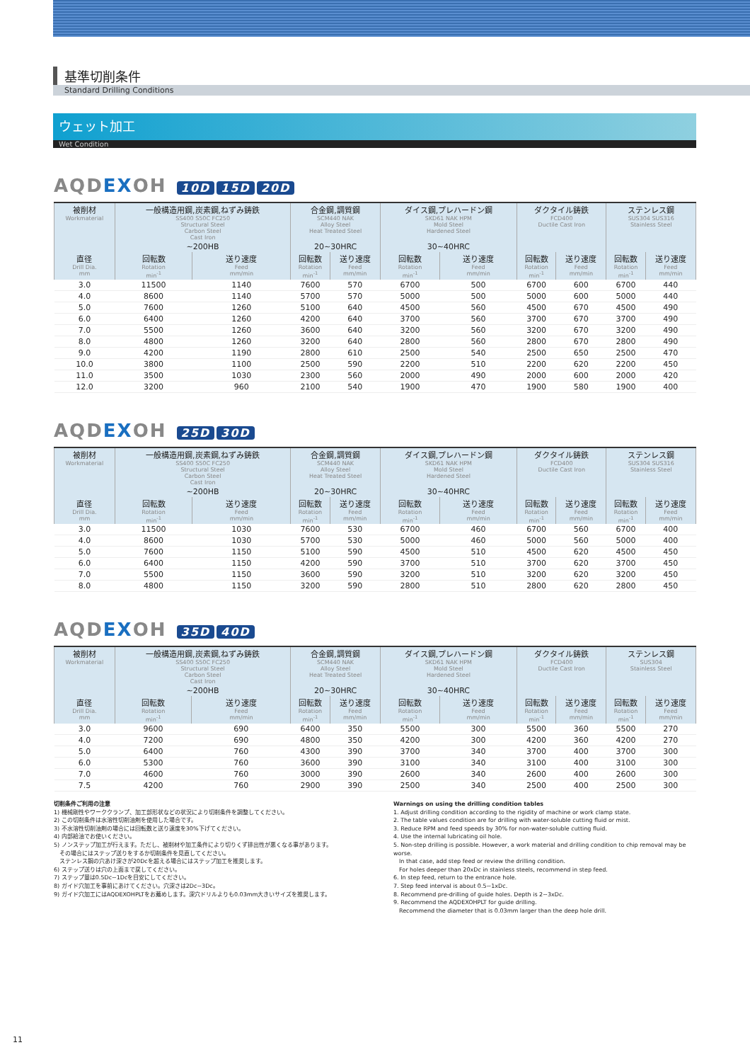基準切削条件
Standard Drilling Conditions
ウェット加工
Wet Condition
AQDEXOH 10D 15D 20D
| 被削材 Workmaterial | 一般構造用鋼,炭素鋼,ねずみ鋳鉄 SS400 S50C FC250 Structural Steel Carbon Steel Cast Iron | | 合金鋼,調質鋼 SCM440 NAK Alloy Steel Heat Treated Steel | | ダイス鋼,プレハードン鋼 SKD61 NAK HPM Mold Steel Hardened Steel | | ダクタイル鋳鉄 FCD400 Ductile Cast Iron | | ステンレス鋼 SUS304 SUS316 Stainless Steel | |
| --- | --- | --- | --- | --- | --- | --- | --- | --- | --- | --- |
| | ~200HB | | 20~30HRC | | 30~40HRC | | | | | |
| 直径 Drill Dia. mm | 回転数 Rotation min<sup>-1</sup> | 送り速度 Feed mm/min | 回転数 Rotation min<sup>-1</sup> | 送り速度 Feed mm/min | 回転数 Rotation min<sup>-1</sup> | 送り速度 Feed mm/min | 回転数 Rotation min<sup>-1</sup> | 送り速度 Feed mm/min | 回転数 Rotation min<sup>-1</sup> | 送り速度 Feed mm/min |
| 3.0 | 11500 | 1140 | 7600 | 570 | 6700 | 500 | 6700 | 600 | 6700 | 440 |
| 4.0 | 8600 | 1140 | 5700 | 570 | 5000 | 500 | 5000 | 600 | 5000 | 440 |
| 5.0 | 7600 | 1260 | 5100 | 640 | 4500 | 560 | 4500 | 670 | 4500 | 490 |
| 6.0 | 6400 | 1260 | 4200 | 640 | 3700 | 560 | 3700 | 670 | 3700 | 490 |
| 7.0 | 5500 | 1260 | 3600 | 640 | 3200 | 560 | 3200 | 670 | 3200 | 490 |
| 8.0 | 4800 | 1260 | 3200 | 640 | 2800 | 560 | 2800 | 670 | 2800 | 490 |
| 9.0 | 4200 | 1190 | 2800 | 610 | 2500 | 540 | 2500 | 650 | 2500 | 470 |
| 10.0 | 3800 | 1100 | 2500 | 590 | 2200 | 510 | 2200 | 620 | 2200 | 450 |
| 11.0 | 3500 | 1030 | 2300 | 560 | 2000 | 490 | 2000 | 600 | 2000 | 420 |
| 12.0 | 3200 | 960 | 2100 | 540 | 1900 | 470 | 1900 | 580 | 1900 | 400 |
AQDEXOH 25D 30D
| 被削材 Workmaterial | 一般構造用鋼,炭素鋼,ねずみ鋳鉄 SS400 S50C FC250 Structural Steel Carbon Steel Cast Iron | | 合金鋼,調質鋼 SCM440 NAK Alloy Steel Heat Treated Steel | | ダイス鋼,プレハードン鋼 SKD61 NAK HPM Mold Steel Hardened Steel | | ダクタイル鋳鉄 FCD400 Ductile Cast Iron | | ステンレス鋼 SUS304 SUS316 Stainless Steel | |
| --- | --- | --- | --- | --- | --- | --- | --- | --- | --- | --- |
| | ~200HB | | 20~30HRC | | 30~40HRC | | | | | |
| 直径 Drill Dia. mm | 回転数 Rotation min<sup>-1</sup> | 送り速度 Feed mm/min | 回転数 Rotation min<sup>-1</sup> | 送り速度 Feed mm/min | 回転数 Rotation min<sup>-1</sup> | 送り速度 Feed mm/min | 回転数 Rotation min<sup>-1</sup> | 送り速度 Feed mm/min | 回転数 Rotation min<sup>-1</sup> | 送り速度 Feed mm/min |
| 3.0 | 11500 | 1030 | 7600 | 530 | 6700 | 460 | 6700 | 560 | 6700 | 400 |
| 4.0 | 8600 | 1030 | 5700 | 530 | 5000 | 460 | 5000 | 560 | 5000 | 400 |
| 5.0 | 7600 | 1150 | 5100 | 590 | 4500 | 510 | 4500 | 620 | 4500 | 450 |
| 6.0 | 6400 | 1150 | 4200 | 590 | 3700 | 510 | 3700 | 620 | 3700 | 450 |
| 7.0 | 5500 | 1150 | 3600 | 590 | 3200 | 510 | 3200 | 620 | 3200 | 450 |
| 8.0 | 4800 | 1150 | 3200 | 590 | 2800 | 510 | 2800 | 620 | 2800 | 450 |
AQDEXOH 35D 40D
| 被削材 Workmaterial | 一般構造用鋼,炭素鋼,ねずみ鋳鉄 SS400 S50C FC250 Structural Steel Carbon Steel Cast Iron | | 合金鋼,調質鋼 SCM440 NAK Alloy Steel Heat Treated Steel | | ダイス鋼,プレハードン鋼 SKD61 NAK HPM Mold Steel Hardened Steel | | ダクタイル鋳鉄 FCD400 Ductile Cast Iron | | ステンレス鋼 SUS304 Stainless Steel | |
| --- | --- | --- | --- | --- | --- | --- | --- | --- | --- | --- |
| | ~200HB | | 20~30HRC | | 30~40HRC | | | | | |
| 直径 Drill Dia. mm | 回転数 Rotation min<sup>-1</sup> | 送り速度 Feed mm/min | 回転数 Rotation min<sup>-1</sup> | 送り速度 Feed mm/min | 回転数 Rotation min<sup>-1</sup> | 送り速度 Feed mm/min | 回転数 Rotation min<sup>-1</sup> | 送り速度 Feed mm/min | 回転数 Rotation min<sup>-1</sup> | 送り速度 Feed mm/min |
| 3.0 | 9600 | 690 | 6400 | 350 | 5500 | 300 | 5500 | 360 | 5500 | 270 |
| 4.0 | 7200 | 690 | 4800 | 350 | 4200 | 300 | 4200 | 360 | 4200 | 270 |
| 5.0 | 6400 | 760 | 4300 | 390 | 3700 | 340 | 3700 | 400 | 3700 | 300 |
| 6.0 | 5300 | 760 | 3600 | 390 | 3100 | 340 | 3100 | 400 | 3100 | 300 |
| 7.0 | 4600 | 760 | 3000 | 390 | 2600 | 340 | 2600 | 400 | 2600 | 300 |
| 7.5 | 4200 | 760 | 2900 | 390 | 2500 | 340 | 2500 | 400 | 2500 | 300 |
切削条件ご利用の注意
1) 機械剛性やワーククランプ、加工部形状などの状況により切削条件を調整してください。
2) この切削条件は水溶性切削油剤を使用した場合です。
3) 不水溶性切削油剤の場合には回転数と送り速度を30%下げてください。
4) 内部給油でお使いください。
5) ノンステップ加工が行えます。ただし、被削材や加工条件により切りくず排出性が悪くなる事があります。
　その場合にはステップ送りをするか切削条件を見直してください。
　ステンレス鋼の穴あけ深さが20Dcを超える場合にはステップ加工を推奨します。
6) ステップ送りは穴の上面まで戻してください。
7) ステップ量は0.5Dc~1Dcを目安にしてください。
8) ガイド穴加工を事前にあけてください。穴深さは2Dc~3Dc。
9) ガイド穴加工にはAQDEXOHPLTをお薦めします。深穴ドリルよりも0.03mm大きいサイズを推奨します。
Warnings on using the drilling condition tables
1. Adjust drilling condition according to the rigidity of machine or work clamp state.
2. The table values condition are for drilling with water-soluble cutting fluid or mist.
3. Reduce RPM and feed speeds by 30% for non-water-soluble cutting fluid.
4. Use the internal lubricating oil hole.
5. Non-step drilling is possible. However, a work material and drilling condition to chip removal may be worse.
　In that case, add step feed or review the drilling condition.
　For holes deeper than 20xDc in stainless steels, recommend in step feed.
6. In step feed, return to the entrance hole.
7. Step feed interval is about 0.5~1xDc.
8. Recommend pre-drilling of guide holes. Depth is 2~3xDc.
9. Recommend the AQDEXOHPLT for guide drilling.
　Recommend the diameter that is 0.03mm larger than the deep hole drill.
11